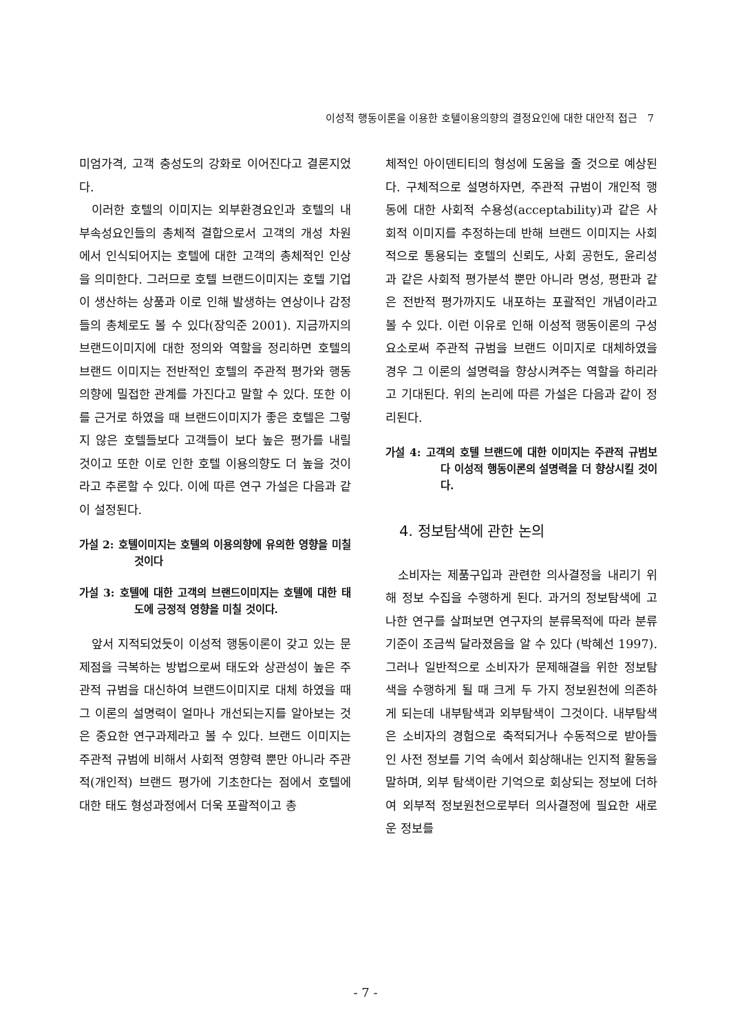이성적 행동이론을 이용한 호텔이용의향의 결정요인에 대한 대안적 접근 7
미엄가격, 고객 충성도의 강화로 이어진다고 결론지었다.
이러한 호텔의 이미지는 외부환경요인과 호텔의 내부속성요인들의 총체적 결합으로서 고객의 개성 차원에서 인식되어지는 호텔에 대한 고객의 총체적인 인상을 의미한다. 그러므로 호텔 브랜드이미지는 호텔 기업이 생산하는 상품과 이로 인해 발생하는 연상이나 감정들의 총체로도 볼 수 있다(장익준 2001). 지금까지의 브랜드이미지에 대한 정의와 역할을 정리하면 호텔의 브랜드 이미지는 전반적인 호텔의 주관적 평가와 행동의향에 밀접한 관계를 가진다고 말할 수 있다. 또한 이를 근거로 하였을 때 브랜드이미지가 좋은 호텔은 그렇지 않은 호텔들보다 고객들이 보다 높은 평가를 내릴 것이고 또한 이로 인한 호텔 이용의향도 더 높을 것이라고 추론할 수 있다. 이에 따른 연구 가설은 다음과 같이 설정된다.
가설 2: 호텔이미지는 호텔의 이용의향에 유의한 영향을 미칠 것이다
가설 3: 호텔에 대한 고객의 브랜드이미지는 호텔에 대한 태도에 긍정적 영향을 미칠 것이다.
앞서 지적되었듯이 이성적 행동이론이 갖고 있는 문제점을 극복하는 방법으로써 태도와 상관성이 높은 주관적 규범을 대신하여 브랜드이미지로 대체 하였을 때 그 이론의 설명력이 얼마나 개선되는지를 알아보는 것은 중요한 연구과제라고 볼 수 있다. 브랜드 이미지는 주관적 규범에 비해서 사회적 영향력 뿐만 아니라 주관적(개인적) 브랜드 평가에 기초한다는 점에서 호텔에 대한 태도 형성과정에서 더욱 포괄적이고 총
체적인 아이덴티티의 형성에 도움을 줄 것으로 예상된다. 구체적으로 설명하자면, 주관적 규범이 개인적 행동에 대한 사회적 수용성(acceptability)과 같은 사회적 이미지를 추정하는데 반해 브랜드 이미지는 사회적으로 통용되는 호텔의 신뢰도, 사회 공헌도, 윤리성과 같은 사회적 평가분석 뿐만 아니라 명성, 평판과 같은 전반적 평가까지도 내포하는 포괄적인 개념이라고 볼 수 있다. 이런 이유로 인해 이성적 행동이론의 구성요소로써 주관적 규범을 브랜드 이미지로 대체하였을 경우 그 이론의 설명력을 향상시켜주는 역할을 하리라고 기대된다. 위의 논리에 따른 가설은 다음과 같이 정리된다.
가설 4: 고객의 호텔 브랜드에 대한 이미지는 주관적 규범보다 이성적 행동이론의 설명력을 더 향상시킬 것이다.
4. 정보탐색에 관한 논의
소비자는 제품구입과 관련한 의사결정을 내리기 위해 정보 수집을 수행하게 된다. 과거의 정보탐색에 고나한 연구를 살펴보면 연구자의 분류목적에 따라 분류기준이 조금씩 달라졌음을 알 수 있다 (박혜선 1997). 그러나 일반적으로 소비자가 문제해결을 위한 정보탐색을 수행하게 될 때 크게 두 가지 정보원천에 의존하게 되는데 내부탐색과 외부탐색이 그것이다. 내부탐색은 소비자의 경험으로 축적되거나 수동적으로 받아들인 사전 정보를 기억 속에서 회상해내는 인지적 활동을 말하며, 외부 탐색이란 기억으로 회상되는 정보에 더하여 외부적 정보원천으로부터 의사결정에 필요한 새로운 정보를
- 7 -